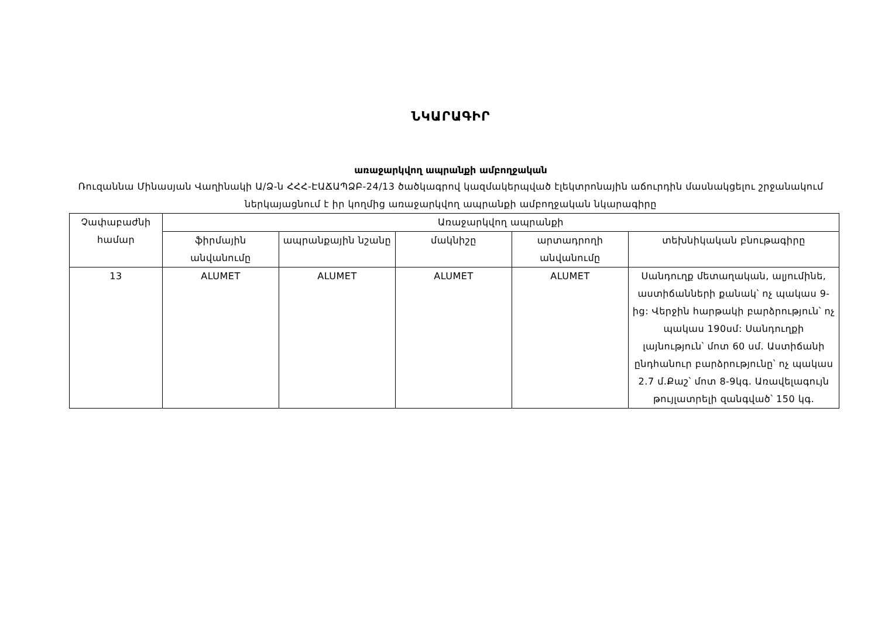ՆԿԱՐԱԳԻՐ
առաջարկվող ապրանքի ամբողջական
Ռուզաննա Մինասյան Վաղինակի Ա/Ձ-ն ՀՀՀ-ԷԱՃԱՊՁԲ-24/13 ծածկագրով կազմակերպված էլեկտրոնային աճուրդին մասնակցելու շրջանակում ներկայացնում է իր կողմից առաջարկվող ապրանքի ամբողջական նկարագիրը
| Չափաբաժնի համար | Առաջարկվող ապրանքի | | | | |
| --- | --- | --- | --- | --- | --- |
| | ֆիրմային անվանումը | ապրանքային նշանը | մակնիշը | արտադրողի անվանումը | տեխնիկական բնութագիրը |
| 13 | ALUMET | ALUMET | ALUMET | ALUMET | Սանդուղք մետաղական, ալյումինե, աստիճանների քանակ՝ ոչ պակաս 9-ից: Վերջին հարթակի բարձրություն՝ ոչ պակաս 190սմ: Սանդուղքի լայնություն՝ մոտ 60 սմ. Աստիճանի ընդհանուր բարձրությունը՝ ոչ պակաս 2.7 մ.Քաշ՝ մոտ 8-9կգ. Առավելագույն թույլատրելի զանգված՝ 150 կգ. |